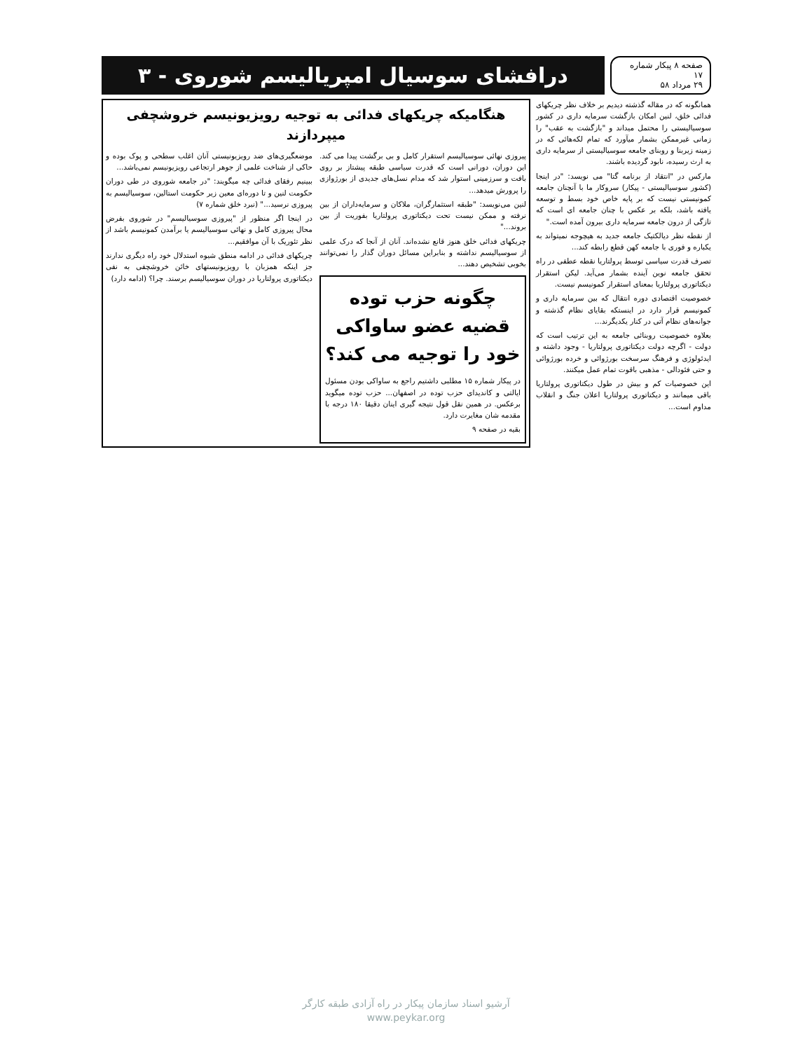صفحه ۸ پیکار شماره ۱۷
۲۹ مرداد ۵۸
درافشای سوسیال امپریالیسم شوروی - ۳
همانگونه که در مقاله گذشته دیدیم بر خلاف نظر چریکهای فدائی خلق، لنین امکان بازگشت سرمایه داری در کشور سوسیالیستی را محتمل میداند و "بازگشت به عقب" را زمانی غیرممکن بشمار میآورد که تمام لکه‌هائی که در زمینه زیربنا و روبنای جامعه سوسیالیستی از سرمایه داری به ارث رسیده، نابود گردیده باشند.
مارکس در "انتقاد از برنامه گتا" می نویسد: "در اینجا (کشور سوسیالیستی - پیکار) سروکار ما با آنچنان جامعه کمونیستی نیست که بر پایه خاص خود بسط و توسعه یافته باشد، بلکه بر عکس با چنان جامعه ای است که تازگی از درون جامعه سرمایه داری بیرون آمده است."
از نقطه نظر دیالکتیک جامعه جدید به هیچوجه نمیتواند به یکباره و فوری با جامعه کهن قطع رابطه کند...
تصرف قدرت سیاسی توسط پرولتاریا نقطه عطفی در راه تحقق جامعه نوین آینده بشمار می‌آید. لیکن استقرار دیکتاتوری پرولتاریا بمعنای استقرار کمونیسم نیست.
خصوصیت اقتصادی دوره انتقال که بین سرمایه داری و کمونیسم قرار دارد در اینستکه بقایای نظام گذشته و جوانه‌های نظام آتی در کنار یکدیگرند...
بعلاوه خصوصیت روبنائی جامعه به این ترتیب است که دولت - اگرچه دولت دیکتاتوری پرولتاریا - وجود داشته و ایدئولوژی و فرهنگ سرسخت بورژوائی و خرده بورژوائی و حتی فئودالی - مذهبی باقوت تمام عمل میکنند.
این خصوصیات کم و بیش در طول دیکتاتوری پرولتاریا باقی میمانند و دیکتاتوری پرولتاریا اعلان جنگ و انقلاب مداوم است...
هنگامیکه چریکهای فدائی به توجیه رویزیونیسم خروشچفی میپردازند
پیروزی نهائی سوسیالیسم استقرار کامل و بی برگشت پیدا می کند. این دوران، دورانی است که قدرت سیاسی طبقه پیشتاز بر روی بافت و سرزمینی استوار شد که مدام نسل‌های جدیدی از بورژوازی را پرورش میدهد...
لنین می‌نویسد: "طبقه استثمارگران، ملاکان و سرمایه‌داران از بین نرفته و ممکن نیست تحت دیکتاتوری پرولتاریا بفوریت از بین بروند..."
چریکهای فدائی خلق هنوز قانع نشده‌اند. آنان از آنجا که درک علمی از سوسیالیسم نداشته و بنابراین مسائل دوران گذار را نمی‌توانند بخوبی تشخیص دهند...
چگونه حزب توده قضیه عضو ساواکی خود را توجیه می کند؟
در پیکار شماره ۱۵ مطلبی داشتیم راجع به ساواکی بودن مسئول ایالتی و کاندیدای حزب توده در اصفهان... حزب توده میگوید برعکس. در همین نقل قول نتیجه گیری اینان دقیقا ۱۸۰ درجه با مقدمه شان مغایرت دارد.
بقیه در صفحه ۹
موضعگیری‌های ضد رویزیونیستی آنان اغلب سطحی و پوک بوده و حاکی از شناخت علمی از جوهر ارتجاعی رویزیونیسم نمی‌باشد...
ببینیم رفقای فدائی چه میگویند: "در جامعه شوروی در طی دوران حکومت لنین و تا دوره‌ای معین زیر حکومت استالین، سوسیالیسم به پیروزی نرسید..." (نبرد خلق شماره ۷)
در اینجا اگر منظور از "پیروزی سوسیالیسم" در شوروی بفرض محال پیروزی کامل و نهائی سوسیالیسم یا برآمدن کمونیسم باشد از نظر تئوریک با آن موافقیم...
چریکهای فدائی در ادامه منطق شیوه استدلال خود راه دیگری ندارند جز اینکه همزبان با رویزیونیستهای خائن خروشچفی به نفی دیکتاتوری پرولتاریا در دوران سوسیالیسم برسند. چرا؟ (ادامه دارد)
آرشیو اسناد سازمان پیکار در راه آزادی طبقه کارگر
www.peykar.org